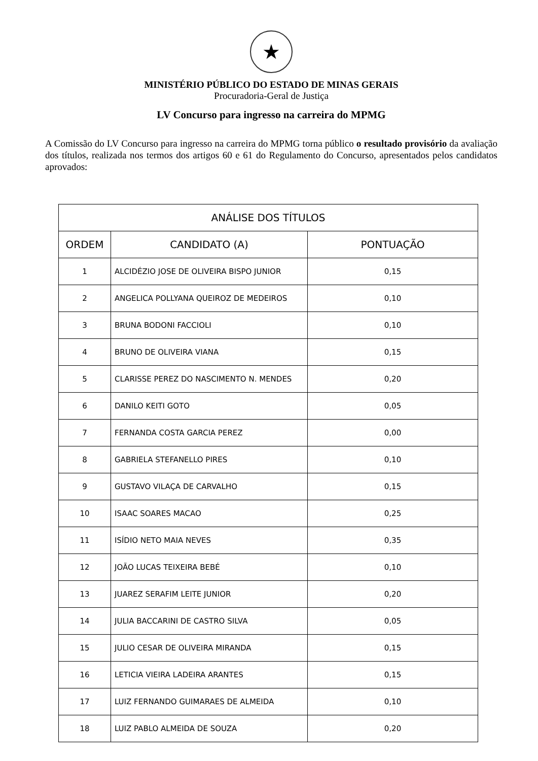★
MINISTÉRIO PÚBLICO DO ESTADO DE MINAS GERAIS
Procuradoria-Geral de Justiça
LV Concurso para ingresso na carreira do MPMG
A Comissão do LV Concurso para ingresso na carreira do MPMG torna público o resultado provisório da avaliação dos títulos, realizada nos termos dos artigos 60 e 61 do Regulamento do Concurso, apresentados pelos candidatos aprovados:
| ANÁLISE DOS TÍTULOS | | |
| --- | --- | --- |
| ORDEM | CANDIDATO (A) | PONTUAÇÃO |
| 1 | ALCIDÉZIO JOSE DE OLIVEIRA BISPO JUNIOR | 0,15 |
| 2 | ANGELICA POLLYANA QUEIROZ DE MEDEIROS | 0,10 |
| 3 | BRUNA BODONI FACCIOLI | 0,10 |
| 4 | BRUNO DE OLIVEIRA VIANA | 0,15 |
| 5 | CLARISSE PEREZ DO NASCIMENTO N. MENDES | 0,20 |
| 6 | DANILO KEITI GOTO | 0,05 |
| 7 | FERNANDA COSTA GARCIA PEREZ | 0,00 |
| 8 | GABRIELA STEFANELLO PIRES | 0,10 |
| 9 | GUSTAVO VILAÇA DE CARVALHO | 0,15 |
| 10 | ISAAC SOARES MACAO | 0,25 |
| 11 | ISÍDIO NETO MAIA NEVES | 0,35 |
| 12 | JOÃO LUCAS TEIXEIRA BEBÉ | 0,10 |
| 13 | JUAREZ SERAFIM LEITE JUNIOR | 0,20 |
| 14 | JULIA BACCARINI DE CASTRO SILVA | 0,05 |
| 15 | JULIO CESAR DE OLIVEIRA MIRANDA | 0,15 |
| 16 | LETICIA VIEIRA LADEIRA ARANTES | 0,15 |
| 17 | LUIZ FERNANDO GUIMARAES DE ALMEIDA | 0,10 |
| 18 | LUIZ PABLO ALMEIDA DE SOUZA | 0,20 |